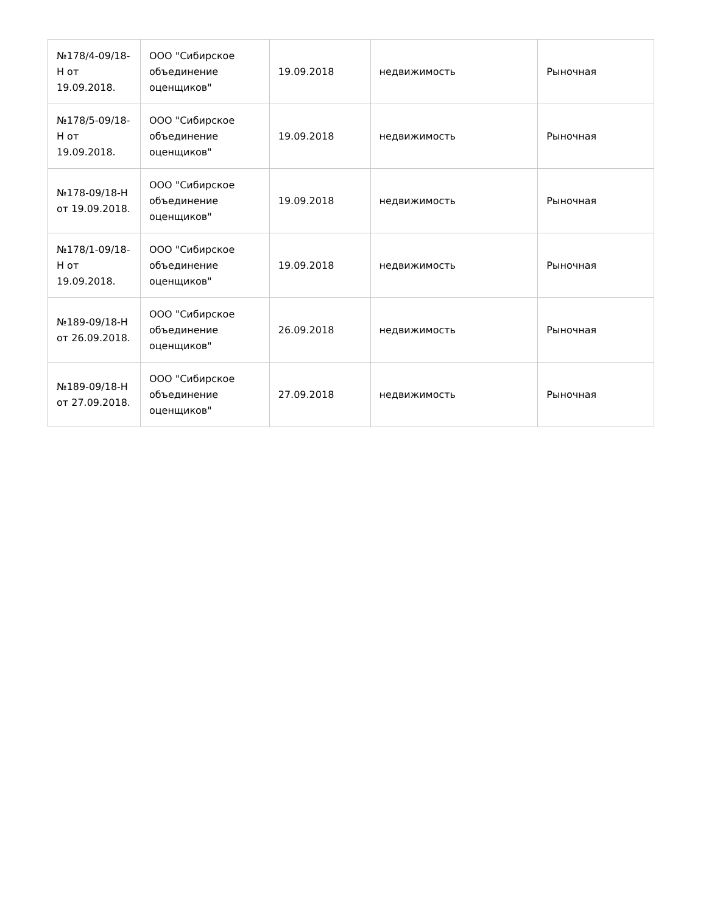| №178/4-09/18-Н от 19.09.2018. | ООО "Сибирское объединение оценщиков" | 19.09.2018 | недвижимость | Рыночная |
| №178/5-09/18-Н от 19.09.2018. | ООО "Сибирское объединение оценщиков" | 19.09.2018 | недвижимость | Рыночная |
| №178-09/18-Н от 19.09.2018. | ООО "Сибирское объединение оценщиков" | 19.09.2018 | недвижимость | Рыночная |
| №178/1-09/18-Н от 19.09.2018. | ООО "Сибирское объединение оценщиков" | 19.09.2018 | недвижимость | Рыночная |
| №189-09/18-Н от 26.09.2018. | ООО "Сибирское объединение оценщиков" | 26.09.2018 | недвижимость | Рыночная |
| №189-09/18-Н от 27.09.2018. | ООО "Сибирское объединение оценщиков" | 27.09.2018 | недвижимость | Рыночная |